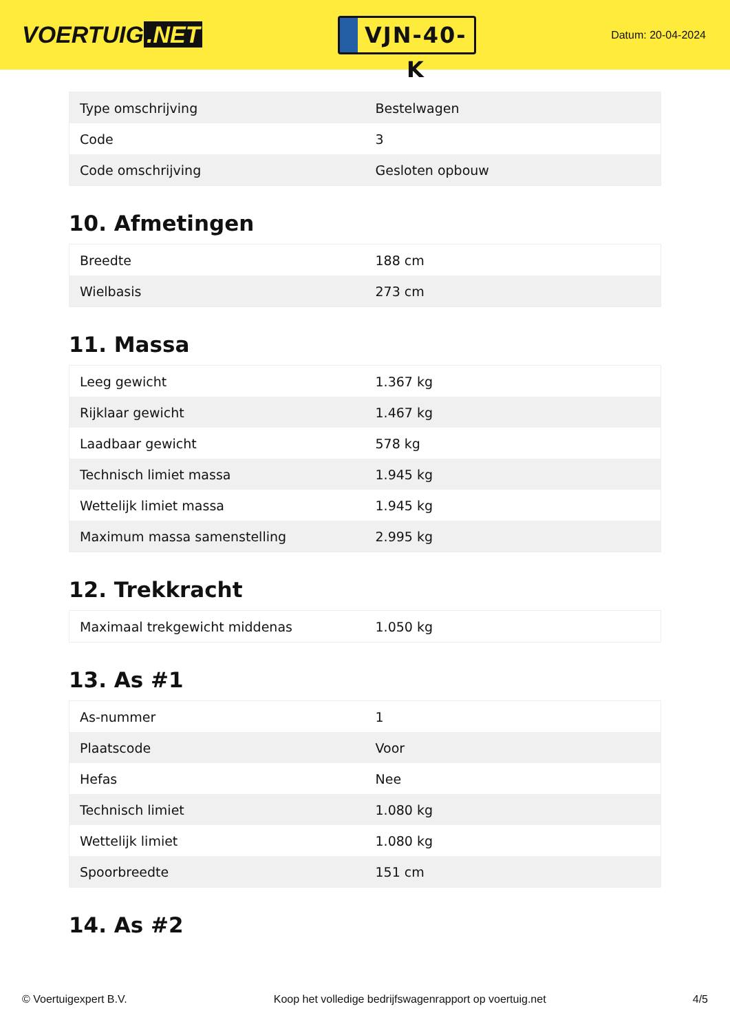VOERTUIG.NET
VJN-40-K
Datum: 20-04-2024
| Type omschrijving | Bestelwagen |
| Code | 3 |
| Code omschrijving | Gesloten opbouw |
10. Afmetingen
| Breedte | 188 cm |
| Wielbasis | 273 cm |
11. Massa
| Leeg gewicht | 1.367 kg |
| Rijklaar gewicht | 1.467 kg |
| Laadbaar gewicht | 578 kg |
| Technisch limiet massa | 1.945 kg |
| Wettelijk limiet massa | 1.945 kg |
| Maximum massa samenstelling | 2.995 kg |
12. Trekkracht
| Maximaal trekgewicht middenas | 1.050 kg |
13. As #1
| As-nummer | 1 |
| Plaatscode | Voor |
| Hefas | Nee |
| Technisch limiet | 1.080 kg |
| Wettelijk limiet | 1.080 kg |
| Spoorbreedte | 151 cm |
14. As #2
© Voertuigexpert B.V. Koop het volledige bedrijfswagenrapport op voertuig.net 4/5